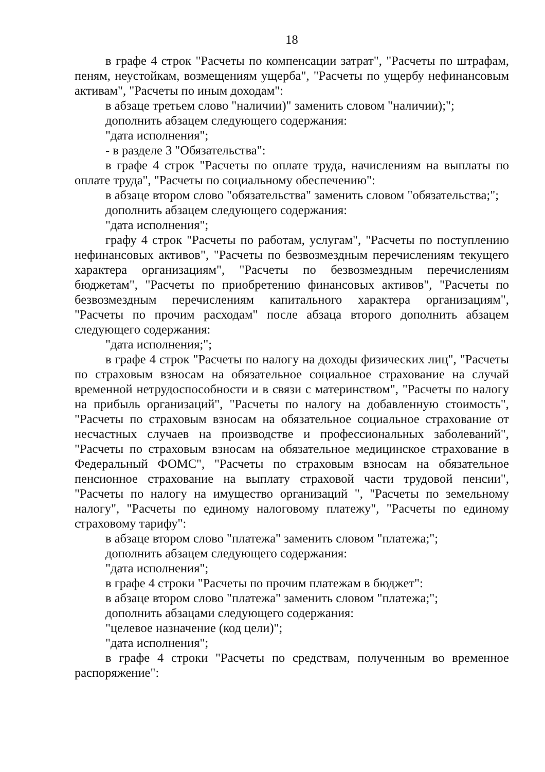18
в графе 4 строк "Расчеты по компенсации затрат", "Расчеты по штрафам, пеням, неустойкам, возмещениям ущерба", "Расчеты по ущербу нефинансовым активам", "Расчеты по иным доходам":
в абзаце третьем слово "наличии)" заменить словом "наличии);";
дополнить абзацем следующего содержания:
"дата исполнения";
- в разделе 3 "Обязательства":
в графе 4 строк "Расчеты по оплате труда, начислениям на выплаты по оплате труда", "Расчеты по социальному обеспечению":
в абзаце втором слово "обязательства" заменить словом "обязательства;";
дополнить абзацем следующего содержания:
"дата исполнения";
графу 4 строк "Расчеты по работам, услугам", "Расчеты по поступлению нефинансовых активов", "Расчеты по безвозмездным перечислениям текущего характера организациям", "Расчеты по безвозмездным перечислениям бюджетам", "Расчеты по приобретению финансовых активов", "Расчеты по безвозмездным перечислениям капитального характера организациям", "Расчеты по прочим расходам" после абзаца второго дополнить абзацем следующего содержания:
"дата исполнения;";
в графе 4 строк "Расчеты по налогу на доходы физических лиц", "Расчеты по страховым взносам на обязательное социальное страхование на случай временной нетрудоспособности и в связи с материнством", "Расчеты по налогу на прибыль организаций", "Расчеты по налогу на добавленную стоимость", "Расчеты по страховым взносам на обязательное социальное страхование от несчастных случаев на производстве и профессиональных заболеваний", "Расчеты по страховым взносам на обязательное медицинское страхование в Федеральный ФОМС", "Расчеты по страховым взносам на обязательное пенсионное страхование на выплату страховой части трудовой пенсии", "Расчеты по налогу на имущество организаций ", "Расчеты по земельному налогу", "Расчеты по единому налоговому платежу", "Расчеты по единому страховому тарифу":
в абзаце втором слово "платежа" заменить словом "платежа;";
дополнить абзацем следующего содержания:
"дата исполнения";
в графе 4 строки "Расчеты по прочим платежам в бюджет":
в абзаце втором слово "платежа" заменить словом "платежа;";
дополнить абзацами следующего содержания:
"целевое назначение (код цели)";
"дата исполнения";
в графе 4 строки "Расчеты по средствам, полученным во временное распоряжение":